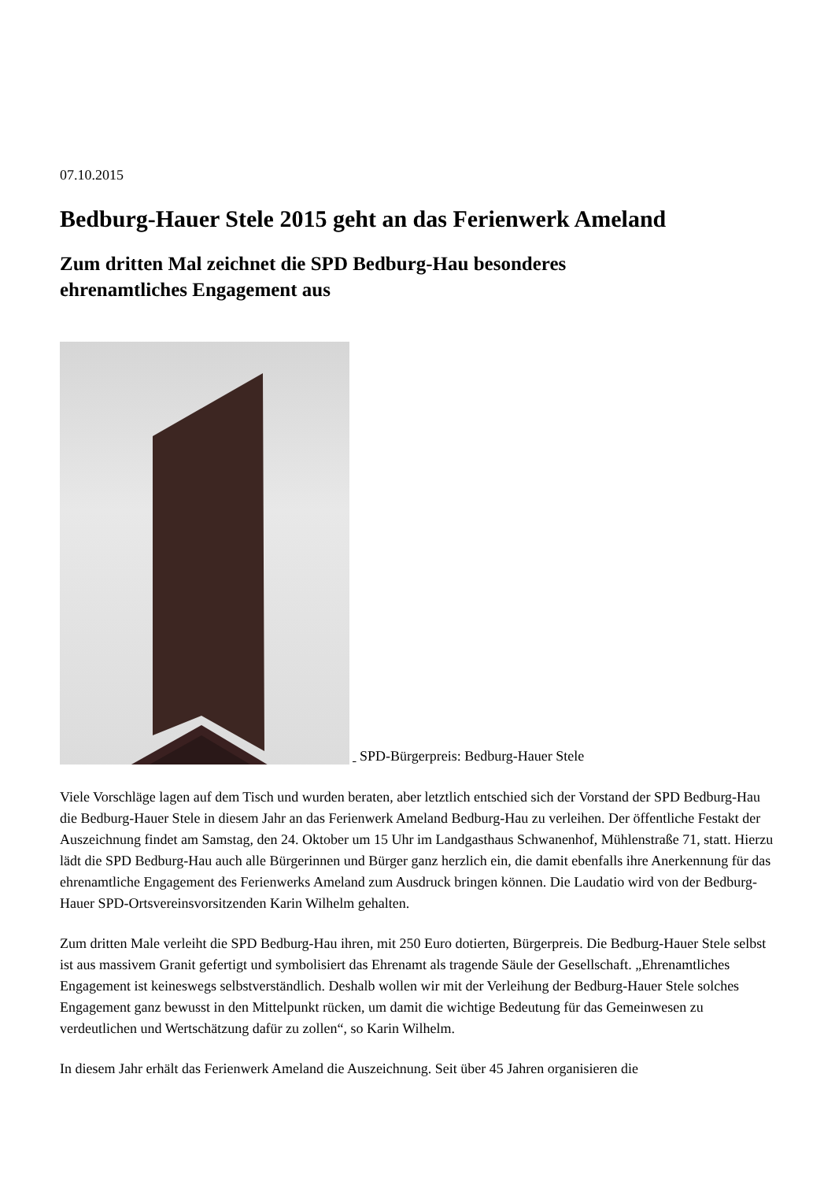07.10.2015
Bedburg-Hauer Stele 2015 geht an das Ferienwerk Ameland
Zum dritten Mal zeichnet die SPD Bedburg-Hau besonderes
ehrenamtliches Engagement aus
SPD-Bürgerpreis: Bedburg-Hauer Stele
Viele Vorschläge lagen auf dem Tisch und wurden beraten, aber letztlich entschied sich der Vorstand der SPD Bedburg-Hau die Bedburg-Hauer Stele in diesem Jahr an das Ferienwerk Ameland Bedburg-Hau zu verleihen. Der öffentliche Festakt der Auszeichnung findet am Samstag, den 24. Oktober um 15 Uhr im Landgasthaus Schwanenhof, Mühlenstraße 71, statt. Hierzu lädt die SPD Bedburg-Hau auch alle Bürgerinnen und Bürger ganz herzlich ein, die damit ebenfalls ihre Anerkennung für das ehrenamtliche Engagement des Ferienwerks Ameland zum Ausdruck bringen können. Die Laudatio wird von der Bedburg-Hauer SPD-Ortsvereinsvorsitzenden Karin Wilhelm gehalten.
Zum dritten Male verleiht die SPD Bedburg-Hau ihren, mit 250 Euro dotierten, Bürgerpreis. Die Bedburg-Hauer Stele selbst ist aus massivem Granit gefertigt und symbolisiert das Ehrenamt als tragende Säule der Gesellschaft. „Ehrenamtliches Engagement ist keineswegs selbstverständlich. Deshalb wollen wir mit der Verleihung der Bedburg-Hauer Stele solches Engagement ganz bewusst in den Mittelpunkt rücken, um damit die wichtige Bedeutung für das Gemeinwesen zu verdeutlichen und Wertschätzung dafür zu zollen“, so Karin Wilhelm.
In diesem Jahr erhält das Ferienwerk Ameland die Auszeichnung. Seit über 45 Jahren organisieren die